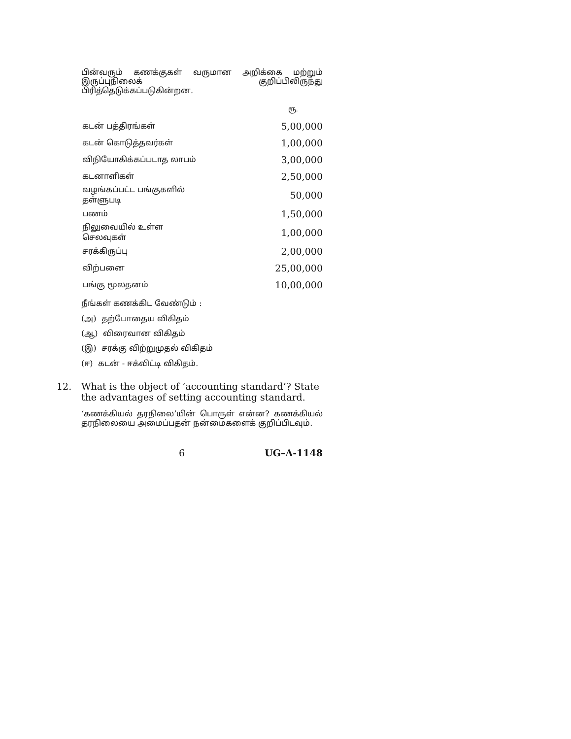பின்வரும் கணக்குகள் வருமான அறிக்கை மற்றும் இருப்புநிலைக் குறிப்பிலிருந்து பிரித்தெடுக்கப்படுகின்றன.
| | ரூ. |
| கடன் பத்திரங்கள் | 5,00,000 |
| கடன் கொடுத்தவர்கள் | 1,00,000 |
| விநியோகிக்கப்படாத லாபம் | 3,00,000 |
| கடனாளிகள் | 2,50,000 |
| வழங்கப்பட்ட பங்குகளில் தள்ளுபடி | 50,000 |
| பணம் | 1,50,000 |
| நிலுவையில் உள்ள செலவுகள் | 1,00,000 |
| சரக்கிருப்பு | 2,00,000 |
| விற்பனை | 25,00,000 |
| பங்கு மூலதனம் | 10,00,000 |
நீங்கள் கணக்கிட வேண்டும் :
(அ) தற்போதைய விகிதம்
(ஆ) விரைவான விகிதம்
(இ) சரக்கு விற்றுமுதல் விகிதம்
(ஈ) கடன் - ஈக்விட்டி விகிதம்.
12. What is the object of ‘accounting standard’? State the advantages of setting accounting standard.
‘கணக்கியல் தரநிலை’யின் பொருள் என்ன? கணக்கியல் தரநிலையை அமைப்பதன் நன்மைகளைக் குறிப்பிடவும்.
6 UG–A-1148